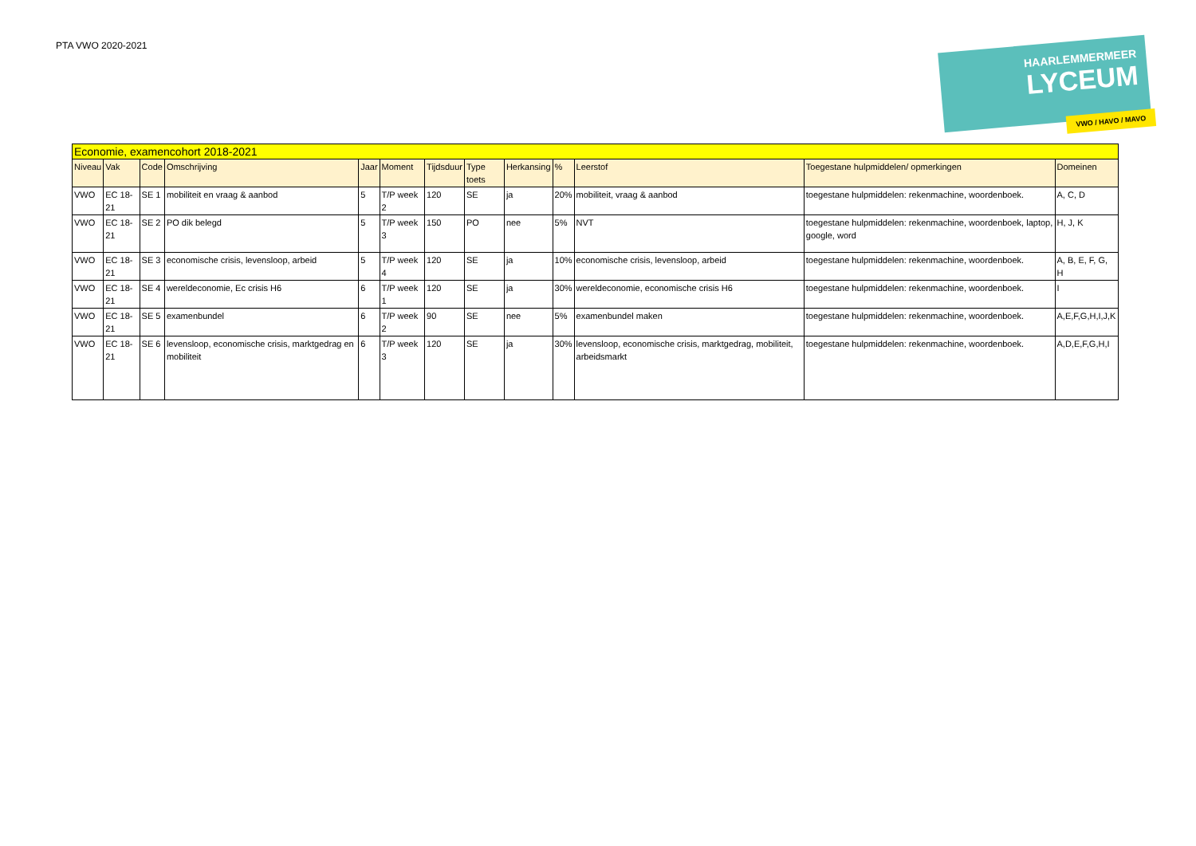PTA VWO 2020-2021
HAARLEMMERMEER
LYCEUM
VWO / HAVO / MAVO
| Economie, examencohort 2018-2021 | | | | | | | | | | | | |
| Niveau | Vak | Code | Omschrijving | Jaar | Moment | Tijdsduur | Type toets | Herkansing | % | Leerstof | Toegestane hulpmiddelen/ opmerkingen | Domeinen |
| VWO | EC 18-21 | SE 1 | mobiliteit en vraag & aanbod | 5 | T/P week 2 | 120 | SE | ja | 20% | mobiliteit, vraag & aanbod | toegestane hulpmiddelen: rekenmachine, woordenboek. | A, C, D |
| VWO | EC 18-21 | SE 2 | PO dik belegd | 5 | T/P week 3 | 150 | PO | nee | 5% | NVT | toegestane hulpmiddelen: rekenmachine, woordenboek, laptop, google, word | H, J, K |
| VWO | EC 18-21 | SE 3 | economische crisis, levensloop, arbeid | 5 | T/P week 4 | 120 | SE | ja | 10% | economische crisis, levensloop, arbeid | toegestane hulpmiddelen: rekenmachine, woordenboek. | A, B, E, F, G, H |
| VWO | EC 18-21 | SE 4 | wereldeconomie, Ec crisis H6 | 6 | T/P week 1 | 120 | SE | ja | 30% | wereldeconomie, economische crisis H6 | toegestane hulpmiddelen: rekenmachine, woordenboek. | I |
| VWO | EC 18-21 | SE 5 | examenbundel | 6 | T/P week 2 | 90 | SE | nee | 5% | examenbundel maken | toegestane hulpmiddelen: rekenmachine, woordenboek. | A,E,F,G,H,I,J,K |
| VWO | EC 18-21 | SE 6 | levensloop, economische crisis, marktgedrag en mobiliteit | 6 | T/P week 3 | 120 | SE | ja | 30% | levensloop, economische crisis, marktgedrag, mobiliteit, arbeidsmarkt | toegestane hulpmiddelen: rekenmachine, woordenboek. | A,D,E,F,G,H,I |